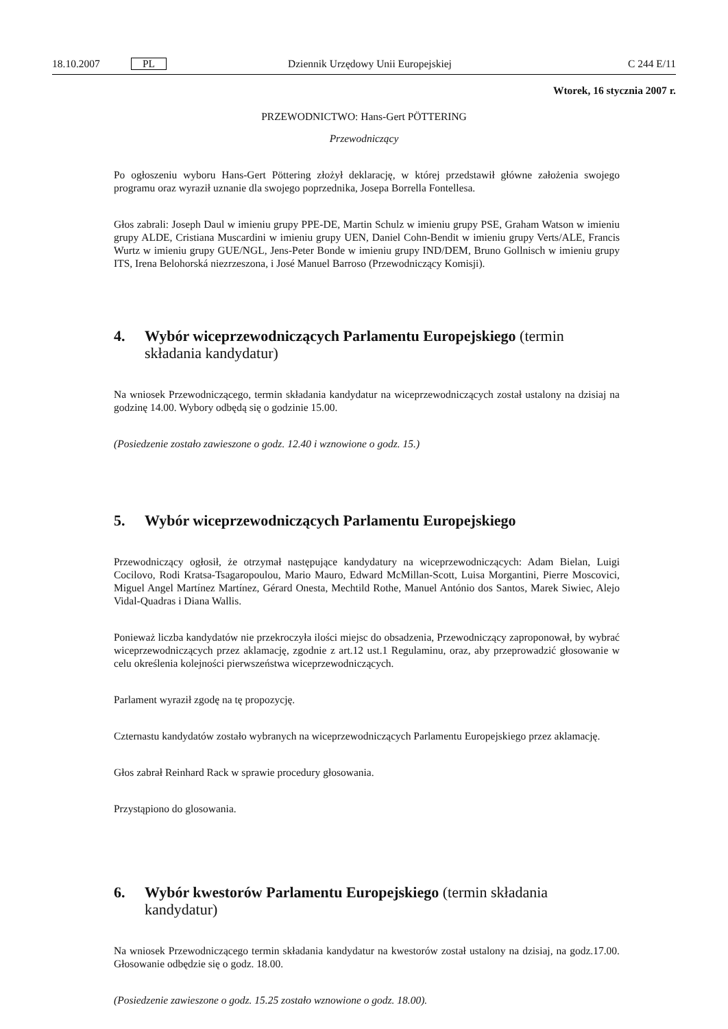18.10.2007 PL Dziennik Urzędowy Unii Europejskiej C 244 E/11
Wtorek, 16 stycznia 2007 r.
PRZEWODNICTWO: Hans-Gert PÖTTERING
Przewodniczący
Po ogłoszeniu wyboru Hans-Gert Pöttering złożył deklarację, w której przedstawił główne założenia swojego programu oraz wyraził uznanie dla swojego poprzednika, Josepa Borrella Fontellesa.
Głos zabrali: Joseph Daul w imieniu grupy PPE-DE, Martin Schulz w imieniu grupy PSE, Graham Watson w imieniu grupy ALDE, Cristiana Muscardini w imieniu grupy UEN, Daniel Cohn-Bendit w imieniu grupy Verts/ALE, Francis Wurtz w imieniu grupy GUE/NGL, Jens-Peter Bonde w imieniu grupy IND/DEM, Bruno Gollnisch w imieniu grupy ITS, Irena Belohorská niezrzeszona, i José Manuel Barroso (Przewodniczący Komisji).
4. Wybór wiceprzewodniczących Parlamentu Europejskiego (termin składania kandydatur)
Na wniosek Przewodniczącego, termin składania kandydatur na wiceprzewodniczących został ustalony na dzisiaj na godzinę 14.00. Wybory odbędą się o godzinie 15.00.
(Posiedzenie zostało zawieszone o godz. 12.40 i wznowione o godz. 15.)
5. Wybór wiceprzewodniczących Parlamentu Europejskiego
Przewodniczący ogłosił, że otrzymał następujące kandydatury na wiceprzewodniczących: Adam Bielan, Luigi Cocilovo, Rodi Kratsa-Tsagaropoulou, Mario Mauro, Edward McMillan-Scott, Luisa Morgantini, Pierre Moscovici, Miguel Angel Martínez Martínez, Gérard Onesta, Mechtild Rothe, Manuel António dos Santos, Marek Siwiec, Alejo Vidal-Quadras i Diana Wallis.
Ponieważ liczba kandydatów nie przekroczyła ilości miejsc do obsadzenia, Przewodniczący zaproponował, by wybrać wiceprzewodniczących przez aklamację, zgodnie z art.12 ust.1 Regulaminu, oraz, aby przeprowadzić głosowanie w celu określenia kolejności pierwszeństwa wiceprzewodniczących.
Parlament wyraził zgodę na tę propozycję.
Czternastu kandydatów zostało wybranych na wiceprzewodniczących Parlamentu Europejskiego przez aklamację.
Głos zabrał Reinhard Rack w sprawie procedury głosowania.
Przystąpiono do glosowania.
6. Wybór kwestorów Parlamentu Europejskiego (termin składania kandydatur)
Na wniosek Przewodniczącego termin składania kandydatur na kwestorów został ustalony na dzisiaj, na godz.17.00. Głosowanie odbędzie się o godz. 18.00.
(Posiedzenie zawieszone o godz. 15.25 zostało wznowione o godz. 18.00).